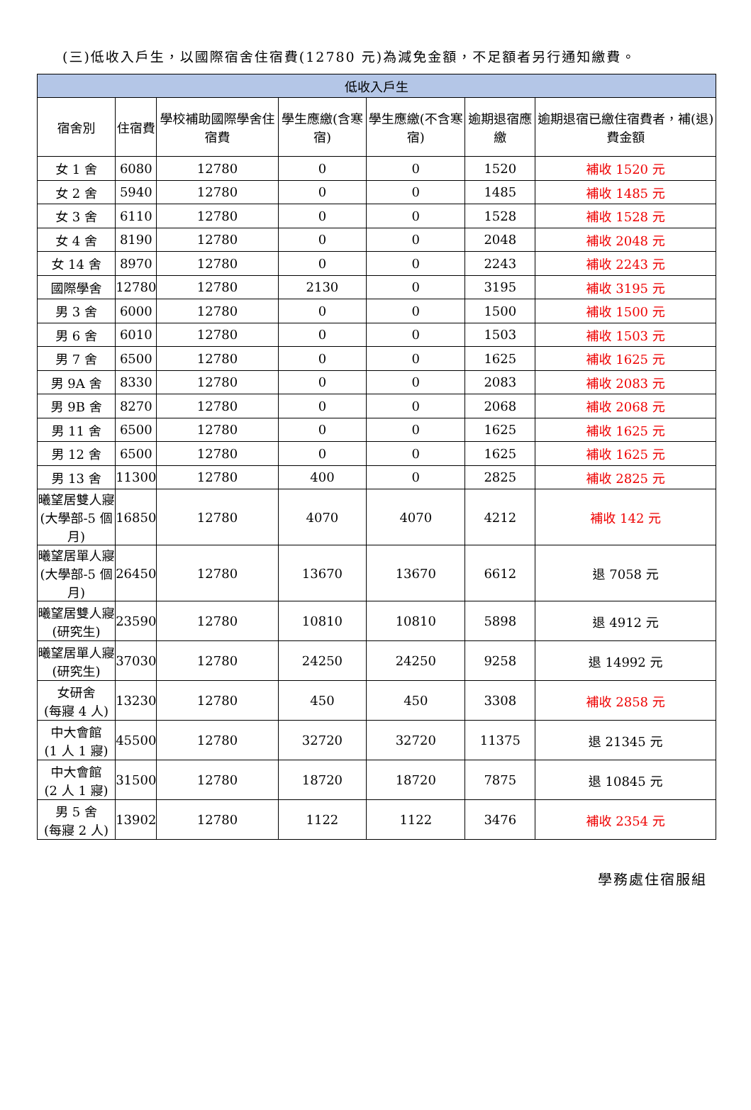(三)低收入戶生，以國際宿舍住宿費(12780 元)為減免金額，不足額者另行通知繳費。
| 低收入戶生 | | | | | | |
| --- | --- | --- | --- | --- | --- | --- |
| 宿舍別 | 住宿費 | 學校補助國際學舍住宿費 | 學生應繳(含寒宿) | 學生應繳(不含寒宿) | 逾期退宿應繳 | 逾期退宿已繳住宿費者，補(退)費金額 |
| 女 1 舍 | 6080 | 12780 | 0 | 0 | 1520 | 補收 1520 元 |
| 女 2 舍 | 5940 | 12780 | 0 | 0 | 1485 | 補收 1485 元 |
| 女 3 舍 | 6110 | 12780 | 0 | 0 | 1528 | 補收 1528 元 |
| 女 4 舍 | 8190 | 12780 | 0 | 0 | 2048 | 補收 2048 元 |
| 女 14 舍 | 8970 | 12780 | 0 | 0 | 2243 | 補收 2243 元 |
| 國際學舍 | 12780 | 12780 | 2130 | 0 | 3195 | 補收 3195 元 |
| 男 3 舍 | 6000 | 12780 | 0 | 0 | 1500 | 補收 1500 元 |
| 男 6 舍 | 6010 | 12780 | 0 | 0 | 1503 | 補收 1503 元 |
| 男 7 舍 | 6500 | 12780 | 0 | 0 | 1625 | 補收 1625 元 |
| 男 9A 舍 | 8330 | 12780 | 0 | 0 | 2083 | 補收 2083 元 |
| 男 9B 舍 | 8270 | 12780 | 0 | 0 | 2068 | 補收 2068 元 |
| 男 11 舍 | 6500 | 12780 | 0 | 0 | 1625 | 補收 1625 元 |
| 男 12 舍 | 6500 | 12780 | 0 | 0 | 1625 | 補收 1625 元 |
| 男 13 舍 | 11300 | 12780 | 400 | 0 | 2825 | 補收 2825 元 |
| 曦望居雙人寢 (大學部-5 個月) | 16850 | 12780 | 4070 | 4070 | 4212 | 補收 142 元 |
| 曦望居單人寢 (大學部-5 個月) | 26450 | 12780 | 13670 | 13670 | 6612 | 退 7058 元 |
| 曦望居雙人寢 (研究生) | 23590 | 12780 | 10810 | 10810 | 5898 | 退 4912 元 |
| 曦望居單人寢 (研究生) | 37030 | 12780 | 24250 | 24250 | 9258 | 退 14992 元 |
| 女研舍 (每寢 4 人) | 13230 | 12780 | 450 | 450 | 3308 | 補收 2858 元 |
| 中大會館 (1 人 1 寢) | 45500 | 12780 | 32720 | 32720 | 11375 | 退 21345 元 |
| 中大會館 (2 人 1 寢) | 31500 | 12780 | 18720 | 18720 | 7875 | 退 10845 元 |
| 男 5 舍 (每寢 2 人) | 13902 | 12780 | 1122 | 1122 | 3476 | 補收 2354 元 |
學務處住宿服組